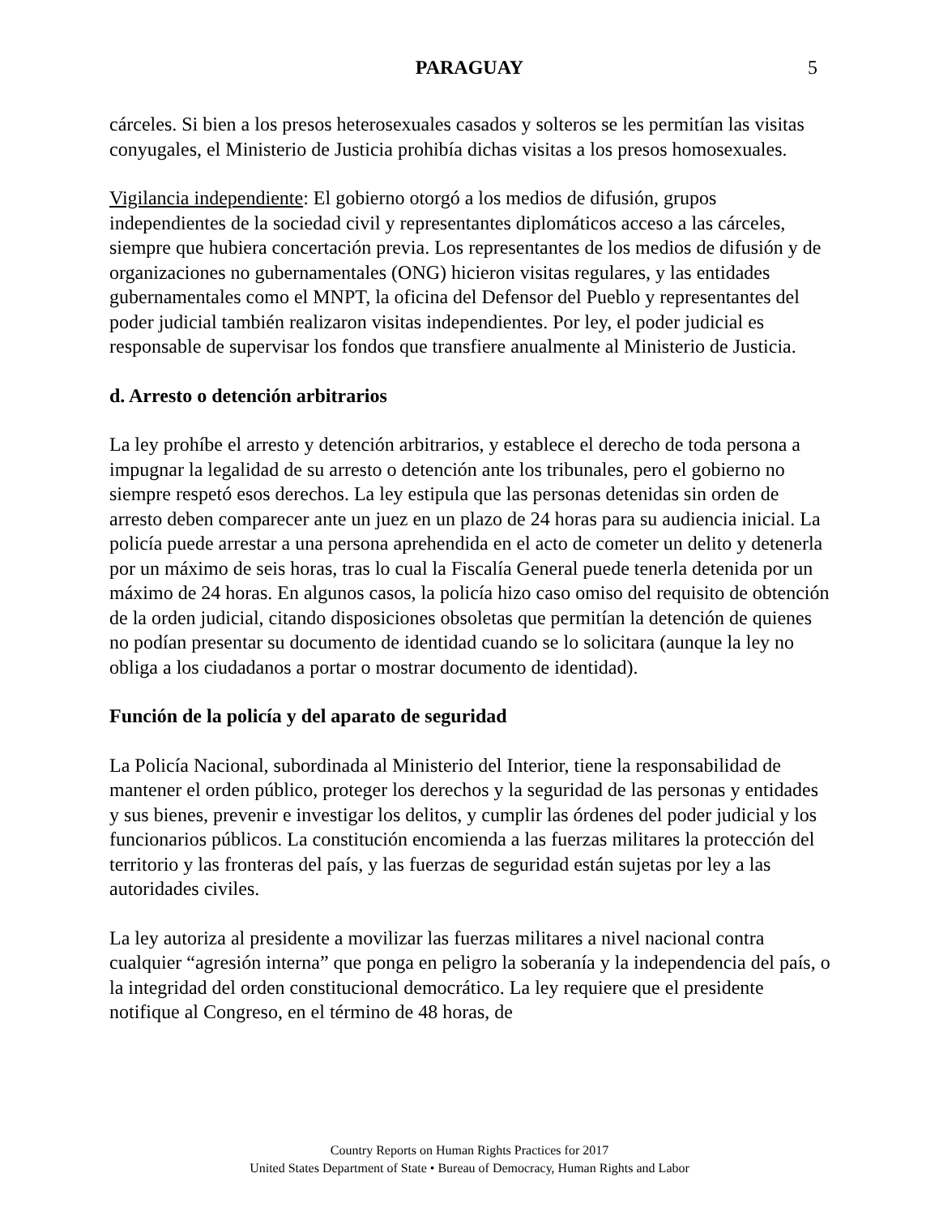PARAGUAY
5
cárceles. Si bien a los presos heterosexuales casados y solteros se les permitían las visitas conyugales, el Ministerio de Justicia prohibía dichas visitas a los presos homosexuales.
Vigilancia independiente: El gobierno otorgó a los medios de difusión, grupos independientes de la sociedad civil y representantes diplomáticos acceso a las cárceles, siempre que hubiera concertación previa. Los representantes de los medios de difusión y de organizaciones no gubernamentales (ONG) hicieron visitas regulares, y las entidades gubernamentales como el MNPT, la oficina del Defensor del Pueblo y representantes del poder judicial también realizaron visitas independientes. Por ley, el poder judicial es responsable de supervisar los fondos que transfiere anualmente al Ministerio de Justicia.
d. Arresto o detención arbitrarios
La ley prohíbe el arresto y detención arbitrarios, y establece el derecho de toda persona a impugnar la legalidad de su arresto o detención ante los tribunales, pero el gobierno no siempre respetó esos derechos. La ley estipula que las personas detenidas sin orden de arresto deben comparecer ante un juez en un plazo de 24 horas para su audiencia inicial. La policía puede arrestar a una persona aprehendida en el acto de cometer un delito y detenerla por un máximo de seis horas, tras lo cual la Fiscalía General puede tenerla detenida por un máximo de 24 horas. En algunos casos, la policía hizo caso omiso del requisito de obtención de la orden judicial, citando disposiciones obsoletas que permitían la detención de quienes no podían presentar su documento de identidad cuando se lo solicitara (aunque la ley no obliga a los ciudadanos a portar o mostrar documento de identidad).
Función de la policía y del aparato de seguridad
La Policía Nacional, subordinada al Ministerio del Interior, tiene la responsabilidad de mantener el orden público, proteger los derechos y la seguridad de las personas y entidades y sus bienes, prevenir e investigar los delitos, y cumplir las órdenes del poder judicial y los funcionarios públicos. La constitución encomienda a las fuerzas militares la protección del territorio y las fronteras del país, y las fuerzas de seguridad están sujetas por ley a las autoridades civiles.
La ley autoriza al presidente a movilizar las fuerzas militares a nivel nacional contra cualquier “agresión interna” que ponga en peligro la soberanía y la independencia del país, o la integridad del orden constitucional democrático. La ley requiere que el presidente notifique al Congreso, en el término de 48 horas, de
Country Reports on Human Rights Practices for 2017
United States Department of State • Bureau of Democracy, Human Rights and Labor